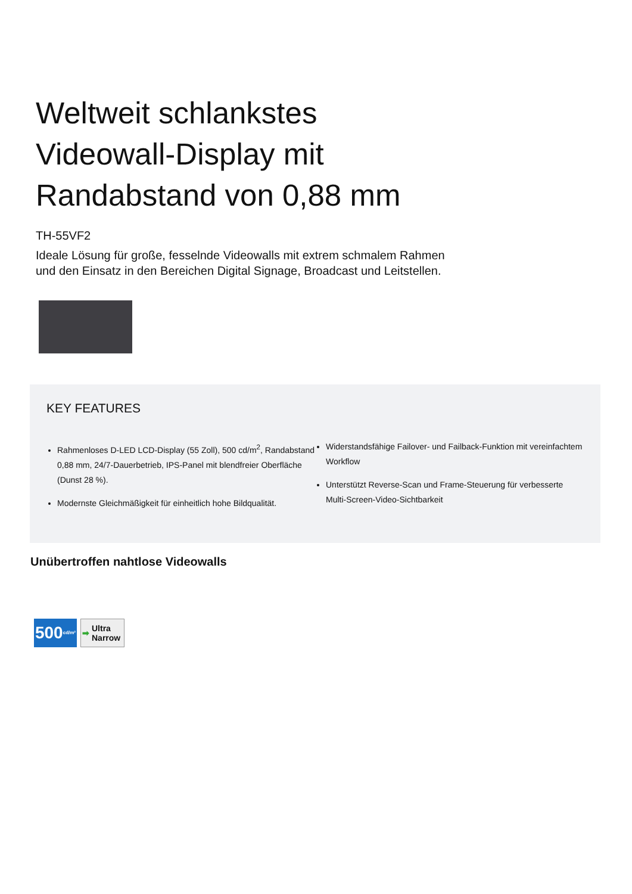Weltweit schlankstes
Videowall-Display mit
Randabstand von 0,88 mm
TH-55VF2
Ideale Lösung für große, fesselnde Videowalls mit extrem schmalem Rahmen und den Einsatz in den Bereichen Digital Signage, Broadcast und Leitstellen.
KEY FEATURES
Rahmenloses D-LED LCD-Display (55 Zoll), 500 cd/m<sup>2</sup>, Randabstand 0,88 mm, 24/7-Dauerbetrieb, IPS-Panel mit blendfreier Oberfläche (Dunst 28 %).
Modernste Gleichmäßigkeit für einheitlich hohe Bildqualität.
Widerstandsfähige Failover- und Failback-Funktion mit vereinfachtem Workflow
Unterstützt Reverse-Scan und Frame-Steuerung für verbesserte Multi-Screen-Video-Sichtbarkeit
Unübertroffen nahtlose Videowalls
500 cd/m²
➡
Ultra
Narrow